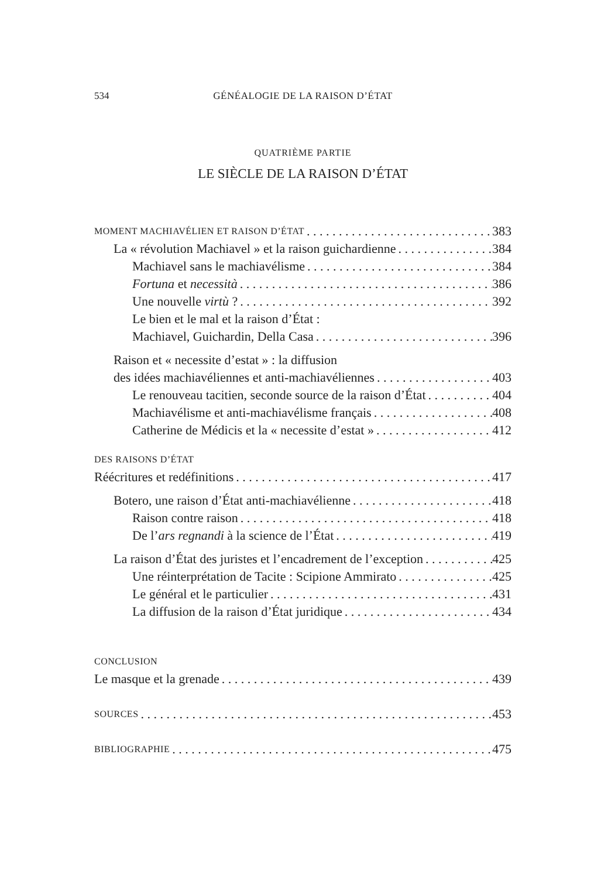534
GÉNÉALOGIE DE LA RAISON D’ÉTAT
QUATRIÈME PARTIE
LE SIÈCLE DE LA RAISON D’ÉTAT
MOMENT MACHIAVÉLIEN ET RAISON D’ÉTAT 383
La « révolution Machiavel » et la raison guichardienne 384
Machiavel sans le machiavélisme 384
Fortuna et necessità 386
Une nouvelle virtù ? 392
Le bien et le mal et la raison d’État :
Machiavel, Guichardin, Della Casa 396
Raison et « necessite d’estat » : la diffusion
des idées machiavéliennes et anti-machiavéliennes 403
Le renouveau tacitien, seconde source de la raison d’État 404
Machiavélisme et anti-machiavélisme français 408
Catherine de Médicis et la « necessite d’estat » 412
DES RAISONS D’ÉTAT
Réécritures et redéfinitions 417
Botero, une raison d’État anti-machiavélienne 418
Raison contre raison 418
De l’ars regnandi à la science de l’État 419
La raison d’État des juristes et l’encadrement de l’exception 425
Une réinterprétation de Tacite : Scipione Ammirato 425
Le général et le particulier 431
La diffusion de la raison d’État juridique 434
CONCLUSION
Le masque et la grenade 439
SOURCES 453
BIBLIOGRAPHIE 475